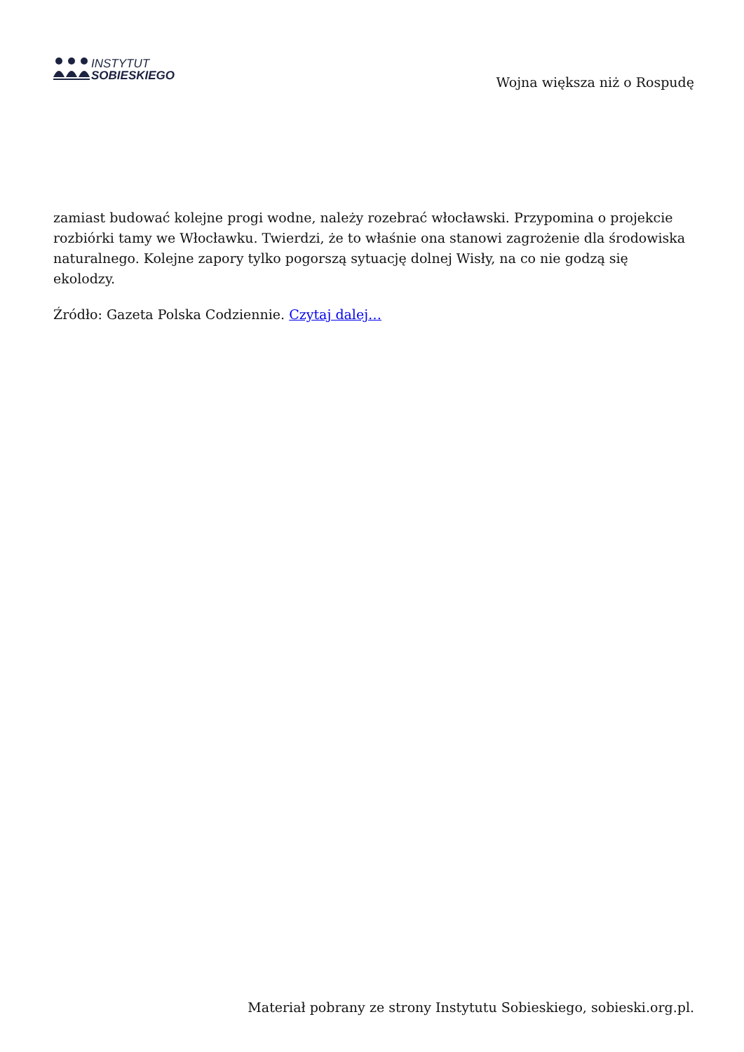INSTYTUT
SOBIESKIEGO
Wojna większa niż o Rospudę
zamiast budować kolejne progi wodne, należy rozebrać włocławski. Przypomina o projekcie rozbiórki tamy we Włocławku. Twierdzi, że to właśnie ona stanowi zagrożenie dla środowiska naturalnego. Kolejne zapory tylko pogorszą sytuację dolnej Wisły, na co nie godzą się ekolodzy.
Źródło: Gazeta Polska Codziennie. Czytaj dalej…
Materiał pobrany ze strony Instytutu Sobieskiego, sobieski.org.pl.